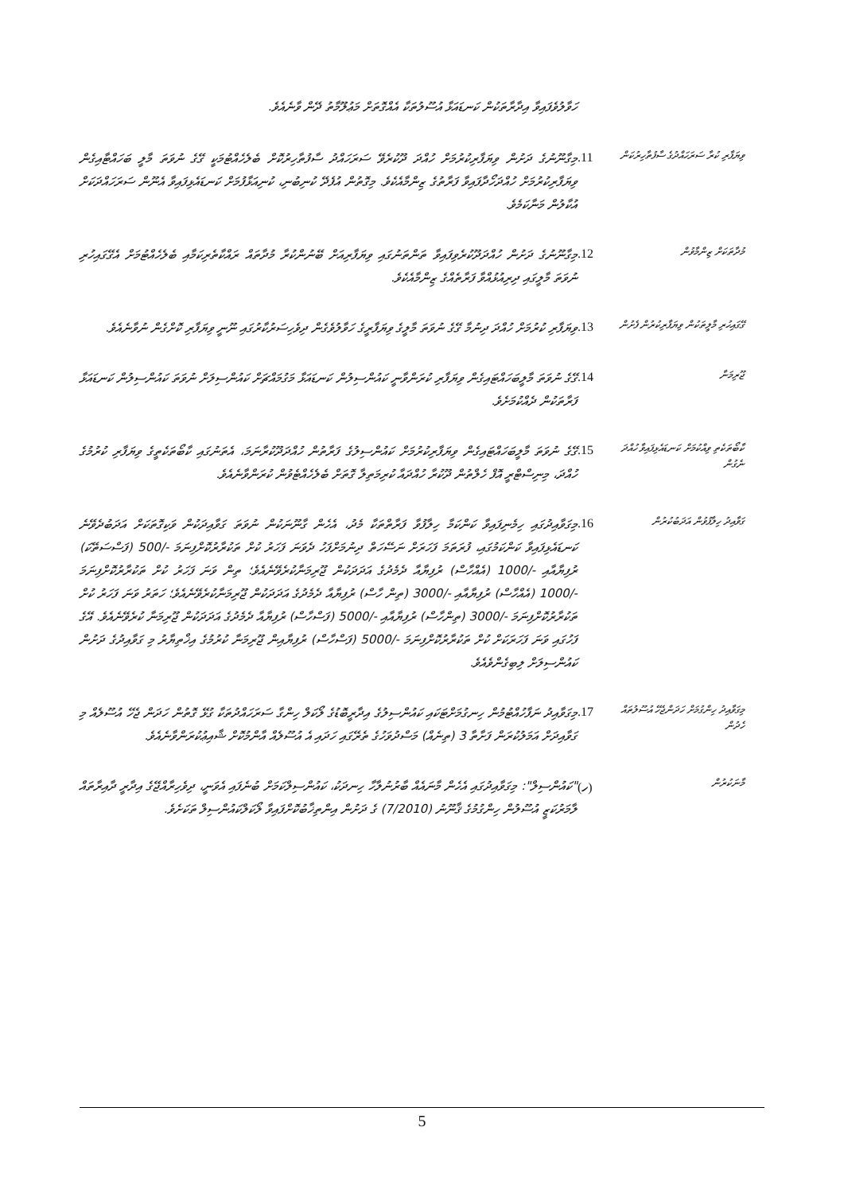ހަވާލުވެފައިވާ އިދާރާތަކުން ކަނޑައަޅާ އުސޫލުތަކާ އެއްގޮތަށް މަޢުލޫމާތު ދޭން ވާނެއެވެ.
ވިޔަފާރި ކުރާ ސަރަހައްދުގެ ސާފުތާހިރުކަން
.11
މިގާނޫނުގެ ދަށުން ވިޔަފާރިކުރުމަށް ހުއްދަ ދޫކުރެވޭ ސަރަހައްދު ސާފުތާހިރުކޮށް ބެލެހެއްޓުމަކީ ގޭގެ ނުވަތަ މާލީ ބަހައްޓާއިގެން ވިޔަފާރިކުރުމަށް ހުއްދަހޯދާފައިވާ ފަރާތުގެ ޒިންމާއެކެވެ. މިގޮތުން އުފެދޭ ކުނިބުނި، ކުނިއަޅާފުމަށް ކަނޑައެޅިފައިވާ އެނޫން ސަރަހައްދަކަށް އުކާލުން މަނާކަމެވެ.
މުދާތަކަށް ޒިންމާވުން
.12
މިގާނޫނުގެ ދަށުން ހުއްދަދޫކުރެވިފައިވާ ތަންތަނުގައި ވިޔަފާރިއަށް ބޭނުންކުރާ މުދާތައް ރައްކާތެރިކަމާއި ބެލެހެއްޓުމަށް އެގޭގައިހުރި ނުވަތަ މާލީގައި ދިރިއުޅުއްވާ ފަރާތެއްގެ ޒިންމާއެކެވެ.
ގޭގައިހުރި މާލީތަކުން ވިޔަފާރިކުރުން ފެށުން
.13
ވިޔަފާރި ކުރުމަށް ހުއްދަ ދިނުމާ ގޭގެ ނުވަތަ މާލީގެ ވިޔަފާރީގެ ހަވާލުވެގެން ދިވެހިސަރުކާރުގައި ނޫނީ ވިޔަފާރި ކޮށްގެން ނުވާނެއެވެ.
ޖޫރިމަނާ
.14
ގޭގެ ނުވަތަ މާލީބަހައްޓައިގެން ވިޔަފާރި ކުރަންވާނީ ކައުންސިލުން ކަނޑައަޅާ މަގުމައްޗަށް ކައުންސިލަށް ނުވަތަ ކައުންސިލުން ކަނޑައަޅާ ފަރާތަކުން ދެއްކުމަށެވެ.
ކާބޯތަކެތި ވިއްކުމަށް ކަނޑައެޅިފައިވާ ހުއްދަ ނެގުން
.15
ގޭގެ ނުވަތަ މާލީބަހައްޓައިގެން ވިޔަފާރިކުރުމަށް ކައުންސިލުގެ ފަރާތުން ހުއްދަދޫކުރާނަމަ، އެތަނުގައި ކާބޯތަކެތީގެ ވިޔަފާރި ކުރުމުގެ ހުއްދަ، މިނިސްޓްރީ އޮފް ހެލްތުން ދޫކުރާ ހުއްދައާ ކުރިމަތިލާ ގޮތަށް ބެލެހެއްޓެވުން ކުރަންވާނެއެވެ.
ގަވާއިދު ހިލާފުވުން އަދަބުކުރުން
.16
މިގަވާއިދުގައި ހިމެނިފައިވާ ކަންކަމާ ހިލާފުވާ ފަރާތްތަކާ މެދު، އެހެން ގާނޫނަކުން ނުވަތަ ގަވާއިދަކުން ވަކިގޮތަކަށް އަދަބުދެވޭނެ ކަނޑައެޅިފައިވާ ކަންކަމުގައި، ފުރަތަމަ ފަހަރަށް ނަސޭހަތް ދިނުމަށްފަހު ދެވަނަ ފަހަރު ކުށް ތަކުރާރުކޮށްފިނަމަ 500/- (ފަސްސަތޭކަ) ރުފިޔާއާއި 1000/- (އެއްހާސް) ރުފިޔާއާ ދެމެދުގެ އަދަދަކުން ޖޫރިމަނާކުރެވޭނެއެވެ؛ ތިން ވަނަ ފަހަރު ކުށް ތަކުރާރުކޮށްފިނަމަ 1000/- (އެއްހާސް) ރުފިޔާއާއި 3000/- (ތިން ހާސް) ރުފިޔާއާ ދެމެދުގެ އަދަދަކުން ޖޫރިމަނާކުރެވޭނެއެވެ؛ ހަތަރު ވަނަ ފަހަރު ކުށް ތަކުރާރުކޮށްފިނަމަ 3000/- (ތިންހާސް) ރުފިޔާއާއި 5000/- (ފަސްހާސް) ރުފިޔާއާ ދެމެދުގެ އަދަދަކުން ޖޫރިމަނާ ކުރެވޭނެއެވެ. އޭގެ ފަހުގައި ވަނަ ފަހަރަކަށް ކުށް ތަކުރާރުކޮށްފިނަމަ 5000/- (ފަސްހާސް) ރުފިޔާއިން ޖޫރިމަނާ ކުރުމުގެ އިޚްތިޔާރު މި ގަވާއިދުގެ ދަށުން ކައުންސިލަށް ލިބިގެންވެއެވެ.
މިގަވާއިދު ހިންގުމަށް ހަދަންޖެހޭ އުސޫލުތައް ހެދުން
.17
މިގަވާއިދު ނަފާހުއްޓުމުން ހިނގުމަށްޓަކައި ކައުންސިލުގެ އިދާރީބޮޑުގެ ލޯކަލް ހިންގާ ސަރަހައްދުތަކާ ގުޅޭ ގޮތުން ހަދަން ޖެހޭ އުސޫލެއް މި ގަވާއިދަށް އަމަލުކުރަން ފަށާތާ 3 (ތިނެއް) މަސްދުވަހުގެ ތެރޭގައި ހަދައި އެ އުސޫލެއް އާންމުކޮށް ޝާއިޢުކުރަންވާނެއެވެ.
މާނަކުރުން
(ހ)
"ކައުންސިލް": މިގަވާއިދުގައި އެހެން މާނައެއް ބާރުނުލާހާ ހިނދަކު، ކައުންސިލްކަމަށް ބުނެފައި އެވަނީ، ދިވެހިރާއްޖޭގެ އިދާރީ ދާއިރާތައް ލާމަރުކަޒީ އުސޫލުން ހިންގުމުގެ ޤާނޫނު (7/2010) ގެ ދަށުން އިންތިޚާބުކޮށްފައިވާ ލޯކަލްކައުންސިލް ތަކަށެވެ.
5